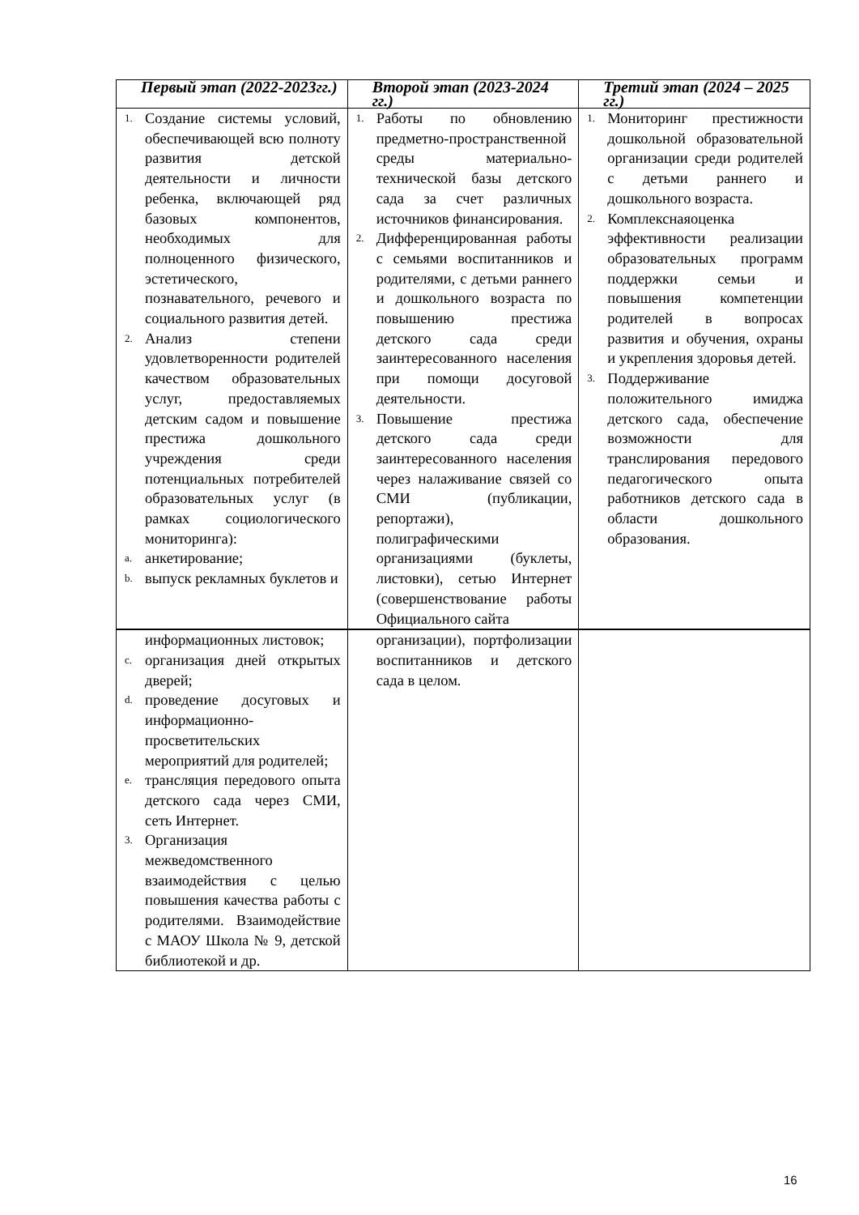| Первый этап (2022-2023гг.) | Второй этап (2023-2024 гг.) | Третий этап (2024 – 2025 гг.) |
| --- | --- | --- |
| 1. Создание системы условий, обеспечивающей всю полноту развития детской деятельности и личности ребенка, включающей ряд базовых компонентов, необходимых для полноценного физического, эстетического, познавательного, речевого и социального развития детей. 2. Анализ степени удовлетворенности родителей качеством образовательных услуг, предоставляемых детским садом и повышение престижа дошкольного учреждения среди потенциальных потребителей образовательных услуг (в рамках социологического мониторинга): a. анкетирование; b. выпуск рекламных буклетов и | 1. Работы по обновлению предметно-пространственной среды материально- технической базы детского сада за счет различных источников финансирования. 2. Дифференцированная работы с семьями воспитанников и родителями, с детьми раннего и дошкольного возраста по повышению престижа детского сада среди заинтересованного населения при помощи досуговой деятельности. 3. Повышение престижа детского сада среди заинтересованного населения через налаживание связей со СМИ (публикации, репортажи), полиграфическими организациями (буклеты, листовки), сетью Интернет (совершенствование работы Официального сайта | 1. Мониторинг престижности дошкольной образовательной организации среди родителей с детьми раннего и дошкольного возраста. 2. Комплекснаяоценка эффективности реализации образовательных программ поддержки семьи и повышения компетенции родителей в вопросах развития и обучения, охраны и укрепления здоровья детей. 3. Поддерживание положительного имиджа детского сада, обеспечение возможности для транслирования передового педагогического опыта работников детского сада в области дошкольного образования. |
| информационных листовок; c. организация дней открытых дверей; d. проведение досуговых и информационно-просветительских мероприятий для родителей; e. трансляция передового опыта детского сада через СМИ, сеть Интернет. 3. Организация межведомственного взаимодействия с целью повышения качества работы с родителями. Взаимодействие с МАОУ Школа № 9, детской библиотекой и др. | организации), портфолизации воспитанников и детского сада в целом. | |
16